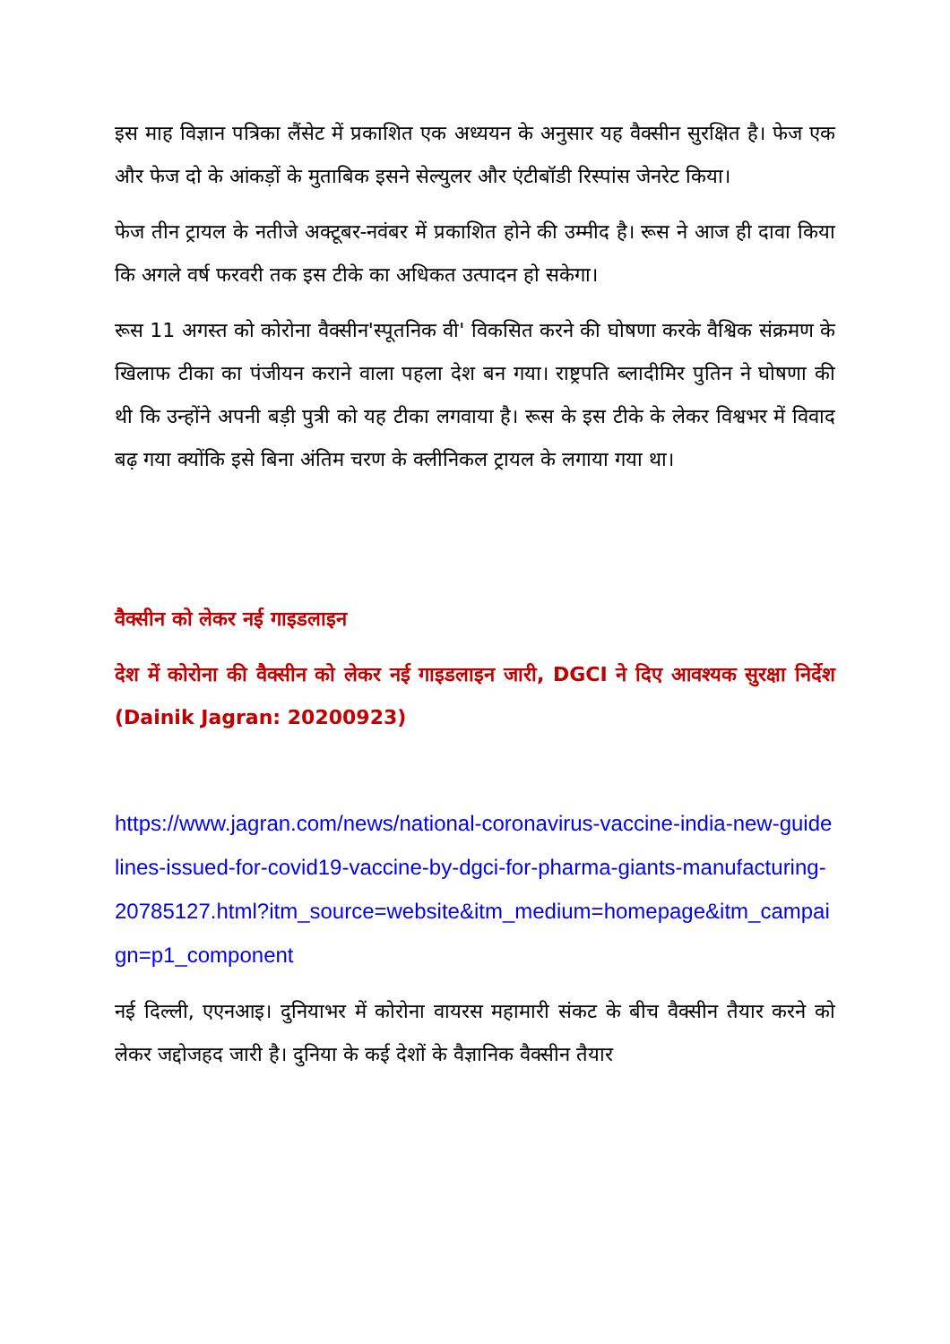इस माह विज्ञान पत्रिका लैंसेट में प्रकाशित एक अध्ययन के अनुसार यह वैक्सीन सुरक्षित है। फेज एक और फेज दो के आंकड़ों के मुताबिक इसने सेल्युलर और एंटीबॉडी रिस्पांस जेनरेट किया।
फेज तीन ट्रायल के नतीजे अक्टूबर-नवंबर में प्रकाशित होने की उम्मीद है। रूस ने आज ही दावा किया कि अगले वर्ष फरवरी तक इस टीके का अधिकत उत्पादन हो सकेगा।
रूस 11 अगस्त को कोरोना वैक्सीन'स्पूतनिक वी' विकसित करने की घोषणा करके वैश्विक संक्रमण के खिलाफ टीका का पंजीयन कराने वाला पहला देश बन गया। राष्ट्रपति ब्लादीमिर पुतिन ने घोषणा की थी कि उन्होंने अपनी बड़ी पुत्री को यह टीका लगवाया है। रूस के इस टीके के लेकर विश्वभर में विवाद बढ़ गया क्योंकि इसे बिना अंतिम चरण के क्लीनिकल ट्रायल के लगाया गया था।
वैक्सीन को लेकर नई गाइडलाइन
देश में कोरोना की वैक्सीन को लेकर नई गाइडलाइन जारी, DGCI ने दिए आवश्यक सुरक्षा निर्देश (Dainik Jagran: 20200923)
https://www.jagran.com/news/national-coronavirus-vaccine-india-new-guidelines-issued-for-covid19-vaccine-by-dgci-for-pharma-giants-manufacturing-20785127.html?itm_source=website&itm_medium=homepage&itm_campaign=p1_component
नई दिल्ली, एएनआइ। दुनियाभर में कोरोना वायरस महामारी संकट के बीच वैक्सीन तैयार करने को लेकर जद्दोजहद जारी है। दुनिया के कई देशों के वैज्ञानिक वैक्सीन तैयार